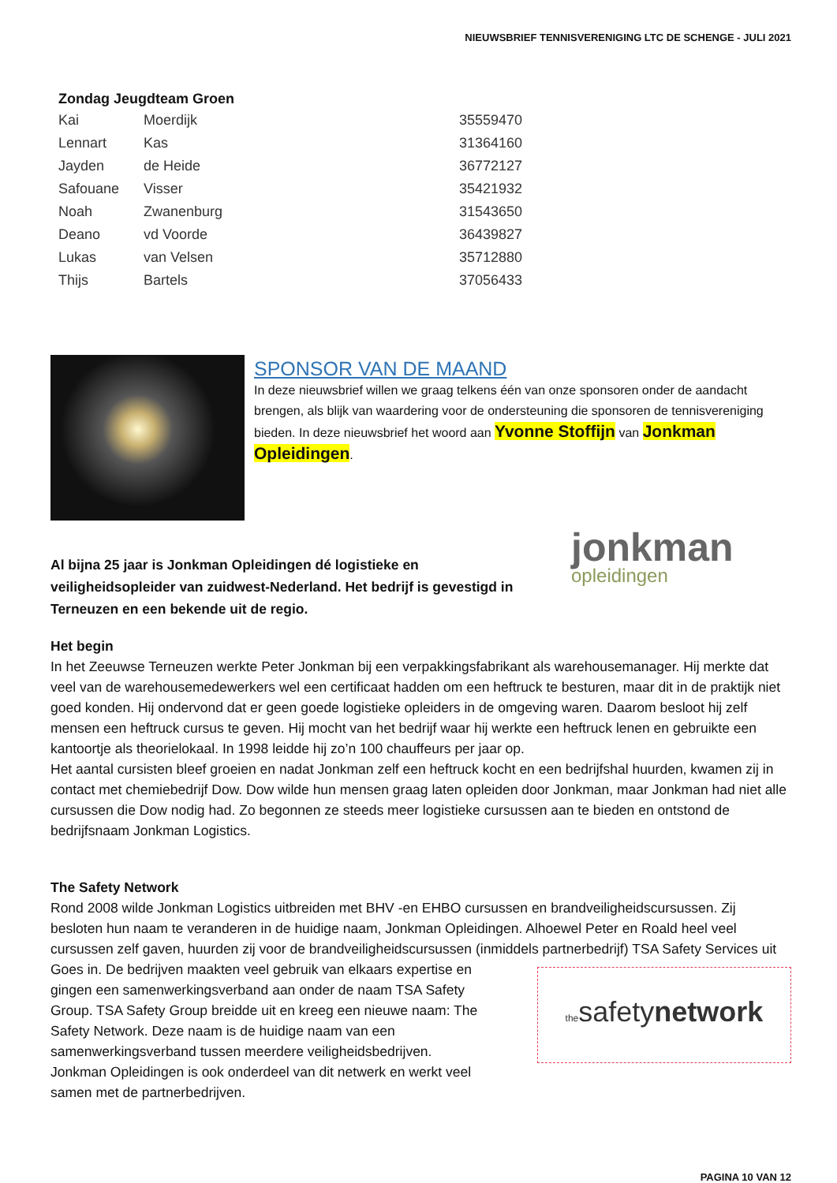NIEUWSBRIEF TENNISVERENIGING LTC DE SCHENGE - JULI 2021
| Zondag Jeugdteam Groen | | |
| --- | --- | --- |
| Kai | Moerdijk | 35559470 |
| Lennart | Kas | 31364160 |
| Jayden | de Heide | 36772127 |
| Safouane | Visser | 35421932 |
| Noah | Zwanenburg | 31543650 |
| Deano | vd Voorde | 36439827 |
| Lukas | van Velsen | 35712880 |
| Thijs | Bartels | 37056433 |
SPONSOR VAN DE MAAND
In deze nieuwsbrief willen we graag telkens één van onze sponsoren onder de aandacht brengen, als blijk van waardering voor de ondersteuning die sponsoren de tennisvereniging bieden. In deze nieuwsbrief het woord aan Yvonne Stoffijn van Jonkman Opleidingen.
Al bijna 25 jaar is Jonkman Opleidingen dé logistieke en veiligheidsopleider van zuidwest-Nederland. Het bedrijf is gevestigd in Terneuzen en een bekende uit de regio.
jonkman
opleidingen
Het begin
In het Zeeuwse Terneuzen werkte Peter Jonkman bij een verpakkingsfabrikant als warehousemanager. Hij merkte dat veel van de warehousemedewerkers wel een certificaat hadden om een heftruck te besturen, maar dit in de praktijk niet goed konden. Hij ondervond dat er geen goede logistieke opleiders in de omgeving waren. Daarom besloot hij zelf mensen een heftruck cursus te geven. Hij mocht van het bedrijf waar hij werkte een heftruck lenen en gebruikte een kantoortje als theorielokaal. In 1998 leidde hij zo’n 100 chauffeurs per jaar op.
Het aantal cursisten bleef groeien en nadat Jonkman zelf een heftruck kocht en een bedrijfshal huurden, kwamen zij in contact met chemiebedrijf Dow. Dow wilde hun mensen graag laten opleiden door Jonkman, maar Jonkman had niet alle cursussen die Dow nodig had. Zo begonnen ze steeds meer logistieke cursussen aan te bieden en ontstond de bedrijfsnaam Jonkman Logistics.
The Safety Network
Rond 2008 wilde Jonkman Logistics uitbreiden met BHV -en EHBO cursussen en brandveiligheidscursussen. Zij besloten hun naam te veranderen in de huidige naam, Jonkman Opleidingen. Alhoewel Peter en Roald heel veel cursussen zelf gaven, huurden zij voor de brandveiligheidscursussen (inmiddels partnerbedrijf)
thesafetynetwork
TSA Safety Services uit Goes in. De bedrijven maakten veel gebruik van elkaars expertise en gingen een samenwerkingsverband aan onder de naam TSA Safety Group. TSA Safety Group breidde uit en kreeg een nieuwe naam: The Safety Network. Deze naam is de huidige naam van een samenwerkingsverband tussen meerdere veiligheidsbedrijven.
Jonkman Opleidingen is ook onderdeel van dit netwerk en werkt veel samen met de partnerbedrijven.
PAGINA 10 VAN 12